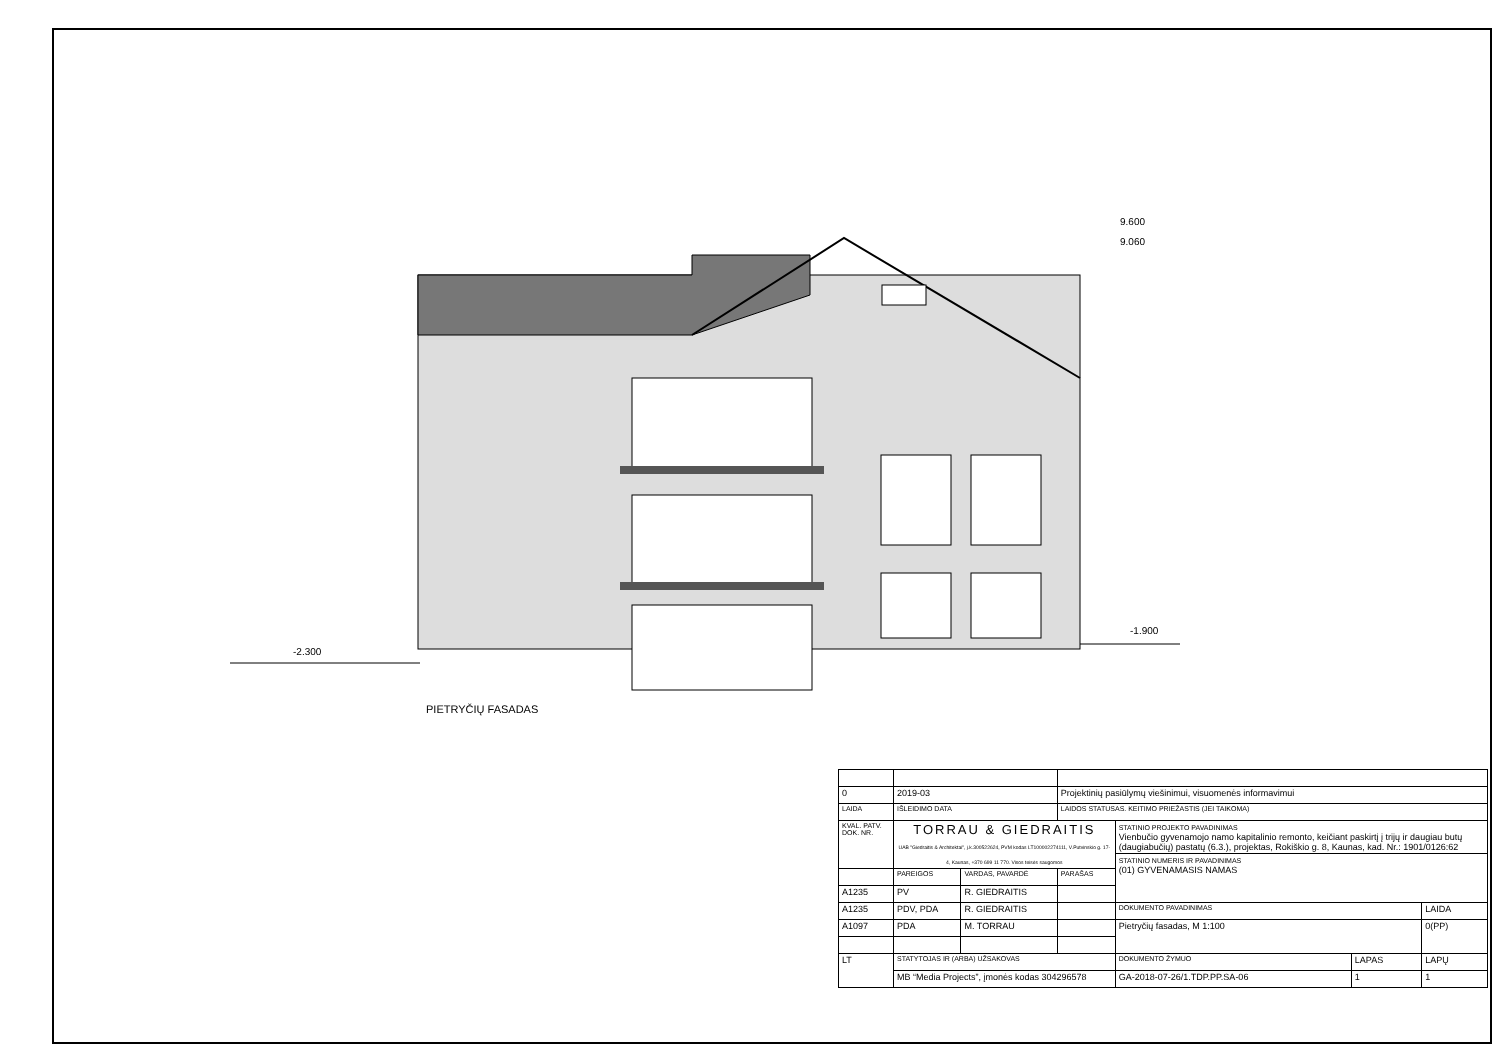9.600
9.060
-1.900
-2.300
PIETRYČIŲ FASADAS
| 0 | 2019-03 | | Projektinių pasiūlymų viešinimui, visuomenės informavimui | | | |
| LAIDA | IŠLEIDIMO DATA | | LAIDOS STATUSAS. KEITIMO PRIEŽASTIS (JEI TAIKOMA) | | | |
| KVAL. PATV. DOK. NR. | TORRAU & GIEDRAITIS UAB "Giedraitis & Architektai", į.k.300522624, PVM kodas LT100002274111, V.Putvinskio g. 17-4, Kaunas, +370 699 11 770. Visos teisės saugomos | | | STATINIO PROJEKTO PAVADINIMAS Vienbučio gyvenamojo namo kapitalinio remonto, keičiant paskirtį į trijų ir daugiau butų (daugiabučių) pastatų (6.3.), projektas, Rokiškio g. 8, Kaunas, kad. Nr.: 1901/0126:62 | | |
| | | | | STATINIO NUMERIS IR PAVADINIMAS (01) GYVENAMASIS NAMAS | | |
| | PAREIGOS | VARDAS, PAVARDĖ | PARAŠAS | | | |
| A1235 | PV | R. GIEDRAITIS | | | | |
| A1235 | PDV, PDA | R. GIEDRAITIS | | DOKUMENTO PAVADINIMAS | | LAIDA |
| A1097 | PDA | M. TORRAU | | Pietryčių fasadas, M 1:100 | | 0(PP) |
| LT | STATYTOJAS IR (ARBA) UŽSAKOVAS | | | DOKUMENTO ŽYMUO | LAPAS | LAPŲ |
| | MB “Media Projects”, įmonės kodas 304296578 | | | GA-2018-07-26/1.TDP.PP.SA-06 | 1 | 1 |